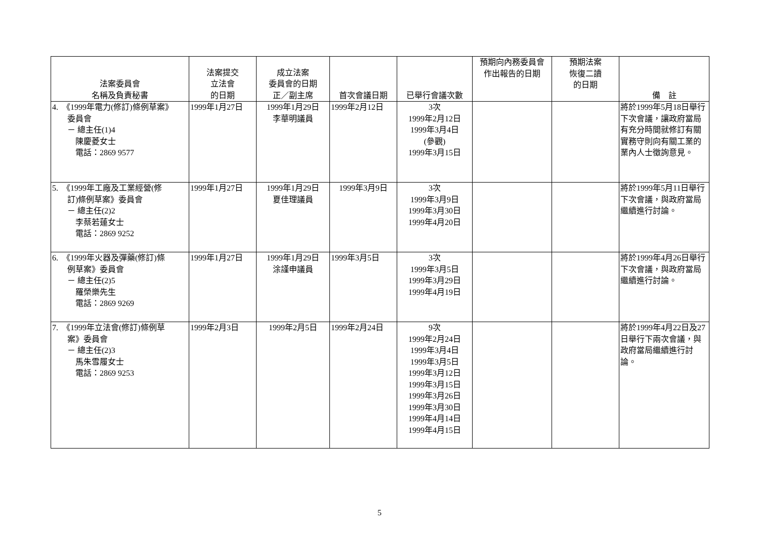| 法案委員會 名稱及負責秘書 | 法案提交 立法會 的日期 | 成立法案 委員會的日期 正／副主席 | 首次會議日期 | 已舉行會議次數 | 預期向內務委員會 作出報告的日期 | 預期法案 恢復二讀 的日期 | 備 註 |
| --- | --- | --- | --- | --- | --- | --- | --- |
| 4. 《1999年電力(修訂)條例草案》 委員會 － 總主任(1)4 陳慶菱女士 電話：2869 9577 | 1999年1月27日 | 1999年1月29日 李華明議員 | 1999年2月12日 | 3次 1999年2月12日 1999年3月4日 (參觀) 1999年3月15日 | | | 將於1999年5月18日舉行下次會議，讓政府當局有充分時間就修訂有關實務守則向有關工業的業內人士徵詢意見。 |
| 5. 《1999年工廠及工業經營(修 訂)條例草案》委員會 － 總主任(2)2 李蔡若蓮女士 電話：2869 9252 | 1999年1月27日 | 1999年1月29日 夏佳理議員 | 1999年3月9日 | 3次 1999年3月9日 1999年3月30日 1999年4月20日 | | | 將於1999年5月11日舉行下次會議，與政府當局繼續進行討論。 |
| 6. 《1999年火器及彈藥(修訂)條 例草案》委員會 － 總主任(2)5 羅榮樂先生 電話：2869 9269 | 1999年1月27日 | 1999年1月29日 涂謹申議員 | 1999年3月5日 | 3次 1999年3月5日 1999年3月29日 1999年4月19日 | | | 將於1999年4月26日舉行下次會議，與政府當局繼續進行討論。 |
| 7. 《1999年立法會(修訂)條例草 案》委員會 － 總主任(2)3 馬朱雪履女士 電話：2869 9253 | 1999年2月3日 | 1999年2月5日 | 1999年2月24日 | 9次 1999年2月24日 1999年3月4日 1999年3月5日 1999年3月12日 1999年3月15日 1999年3月26日 1999年3月30日 1999年4月14日 1999年4月15日 | | | 將於1999年4月22日及27日舉行下兩次會議，與政府當局繼續進行討論。 |
5